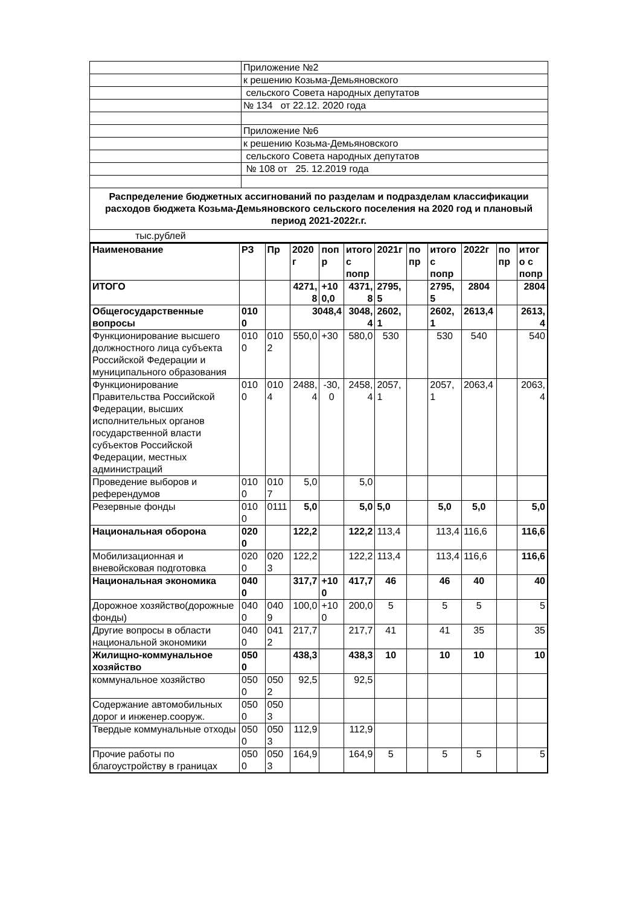| | Приложение №2 |
| | к решению Козьма-Демьяновского |
| | сельского Совета народных депутатов |
| | № 134 от 22.12. 2020 года |
| | Приложение №6 |
| | к решению Козьма-Демьяновского |
| | сельского Совета народных депутатов |
| | № 108 от 25. 12.2019 года |
| Распределение бюджетных ассигнований по разделам и подразделам классификации расходов бюджета Козьма-Демьяновского сельского поселения на 2020 год и плановый период 2021-2022г.г. | |
| тыс.рублей | |
| Наименование | РЗ | Пр | 2020 г | попр | итого с попр | 2021г | попр | итого с попр | 2022г | попр | итого с попр |
| --- | --- | --- | --- | --- | --- | --- | --- | --- | --- | --- | --- |
| ИТОГО | | | 4271,8 | +100,0 | 4371,8 | 2795,5 | | 2795,5 | 2804 | | 2804 |
| Общегосударственные вопросы | 0100 | | 3048,4 | | 3048,4 | 2602,1 | | 2602,1 | 2613,4 | | 2613,4 |
| Функционирование высшего должностного лица субъекта Российской Федерации и муниципального образования | 0100 | 0102 | 550,0 | +30 | 580,0 | 530 | | 530 | 540 | | 540 |
| Функционирование Правительства Российской Федерации, высших исполнительных органов государственной власти субъектов Российской Федерации, местных администраций | 0100 | 0104 | 2488,4 | -30,0 | 2458,4 | 2057,1 | | 2057,1 | 2063,4 | | 2063,4 |
| Проведение выборов и референдумов | 0100 | 0107 | 5,0 | | 5,0 | | | | | | |
| Резервные фонды | 0100 | 0111 | 5,0 | | 5,0 | 5,0 | | 5,0 | 5,0 | | 5,0 |
| Национальная оборона | 0200 | | 122,2 | | 122,2 | 113,4 | | 113,4 | 116,6 | | 116,6 |
| Мобилизационная и вневойсковая подготовка | 0200 | 0203 | 122,2 | | 122,2 | 113,4 | | 113,4 | 116,6 | | 116,6 |
| Национальная экономика | 0400 | | 317,7 | +100 | 417,7 | 46 | | 46 | 40 | | 40 |
| Дорожное хозяйство(дорожные фонды) | 0400 | 0409 | 100,0 | +100 | 200,0 | 5 | | 5 | 5 | | 5 |
| Другие вопросы в области национальной экономики | 0400 | 0412 | 217,7 | | 217,7 | 41 | | 41 | 35 | | 35 |
| Жилищно-коммунальное хозяйство | 0500 | | 438,3 | | 438,3 | 10 | | 10 | 10 | | 10 |
| коммунальное хозяйство | 0500 | 0502 | 92,5 | | 92,5 | | | | | | |
| Содержание автомобильных дорог и инженер.сооруж. | 0500 | 0503 | | | | | | | | | |
| Твердые коммунальные отходы | 0500 | 0503 | 112,9 | | 112,9 | | | | | | |
| Прочие работы по благоустройству в границах | 0500 | 0503 | 164,9 | | 164,9 | 5 | | 5 | 5 | | 5 |